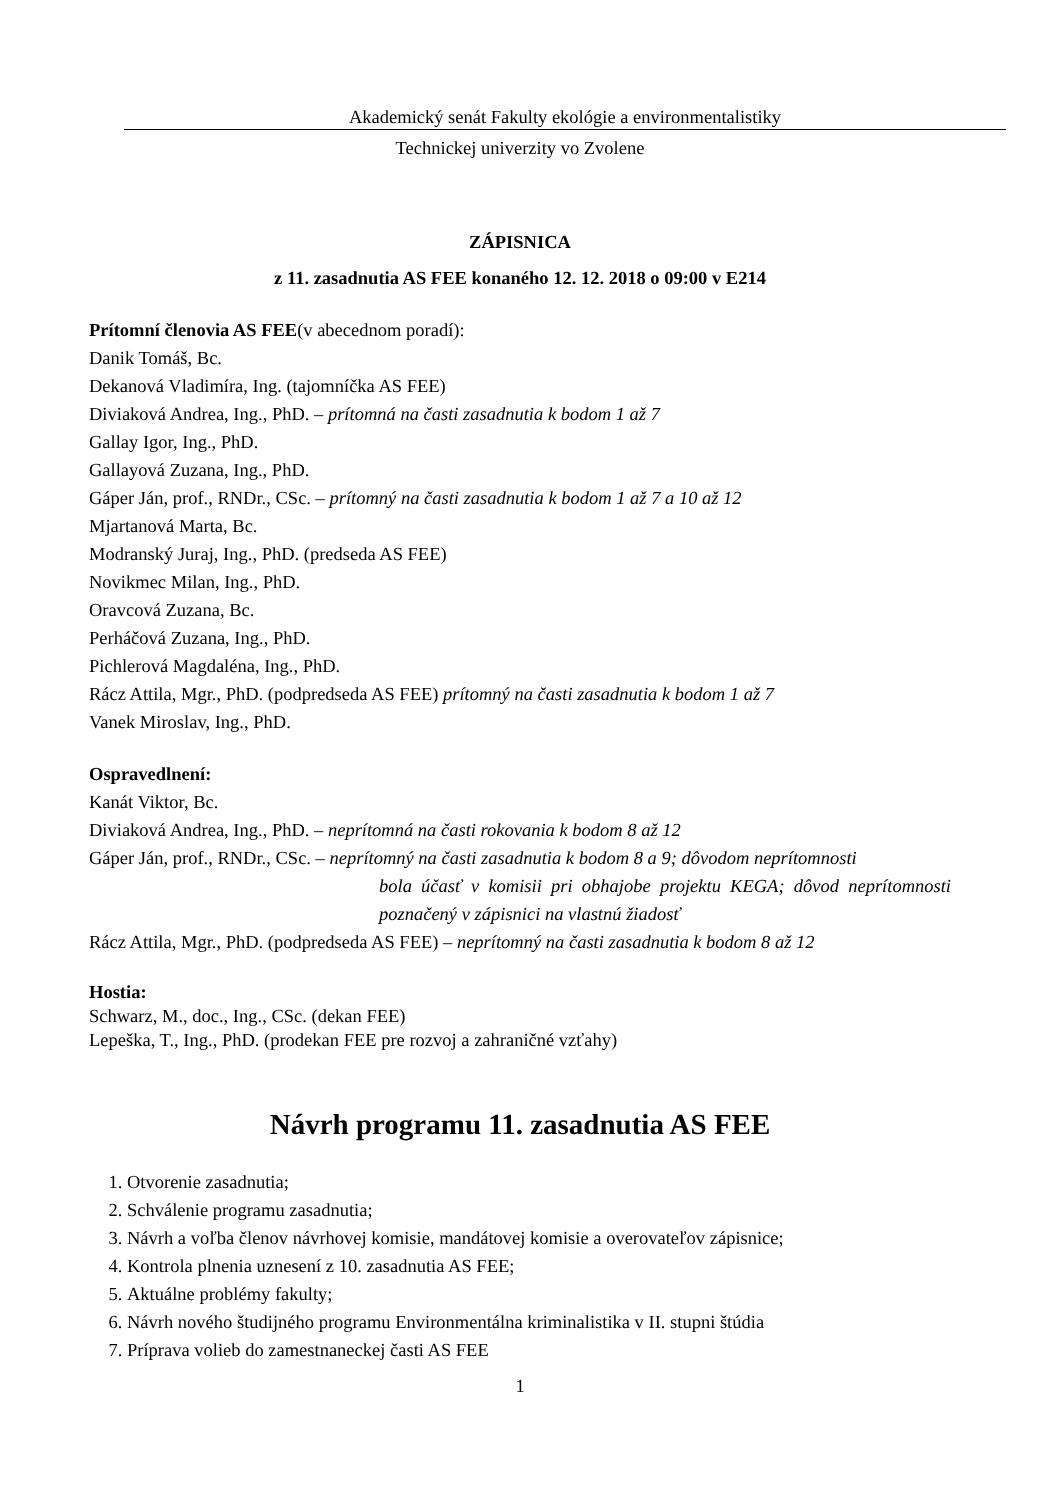Akademický senát Fakulty ekológie a environmentalistiky
Technickej univerzity vo Zvolene
ZÁPISNICA
z 11. zasadnutia AS FEE konaného 12. 12. 2018 o 09:00 v E214
Prítomní členovia AS FEE(v abecednom poradí):
Danik Tomáš, Bc.
Dekanová Vladimíra, Ing. (tajomníčka AS FEE)
Diviaková Andrea, Ing., PhD. – prítomná na časti zasadnutia k bodom 1 až 7
Gallay Igor, Ing., PhD.
Gallayová Zuzana, Ing., PhD.
Gáper Ján, prof., RNDr., CSc. – prítomný na časti zasadnutia k bodom 1 až 7 a 10 až 12
Mjartanová Marta, Bc.
Modranský Juraj, Ing., PhD. (predseda AS FEE)
Novikmec Milan, Ing., PhD.
Oravcová Zuzana, Bc.
Perháčová Zuzana, Ing., PhD.
Pichlerová Magdaléna, Ing., PhD.
Rácz Attila, Mgr., PhD. (podpredseda AS FEE) prítomný na časti zasadnutia k bodom 1 až 7
Vanek Miroslav, Ing., PhD.
Ospravedlnení:
Kanát Viktor, Bc.
Diviaková Andrea, Ing., PhD. – neprítomná na časti rokovania k bodom 8 až 12
Gáper Ján, prof., RNDr., CSc. – neprítomný na časti zasadnutia k bodom 8 a 9; dôvodom neprítomnosti
bola účasť v komisii pri obhajobe projektu KEGA; dôvod neprítomnosti poznačený v zápisnici na vlastnú žiadosť
Rácz Attila, Mgr., PhD. (podpredseda AS FEE) – neprítomný na časti zasadnutia k bodom 8 až 12
Hostia:
Schwarz, M., doc., Ing., CSc. (dekan FEE)
Lepeška, T., Ing., PhD. (prodekan FEE pre rozvoj a zahraničné vzťahy)
Návrh programu 11. zasadnutia AS FEE
1. Otvorenie zasadnutia;
2. Schválenie programu zasadnutia;
3. Návrh a voľba členov návrhovej komisie, mandátovej komisie a overovateľov zápisnice;
4. Kontrola plnenia uznesení z 10. zasadnutia AS FEE;
5. Aktuálne problémy fakulty;
6. Návrh nového študijného programu Environmentálna kriminalistika v II. stupni štúdia
7. Príprava volieb do zamestnaneckej časti AS FEE
1